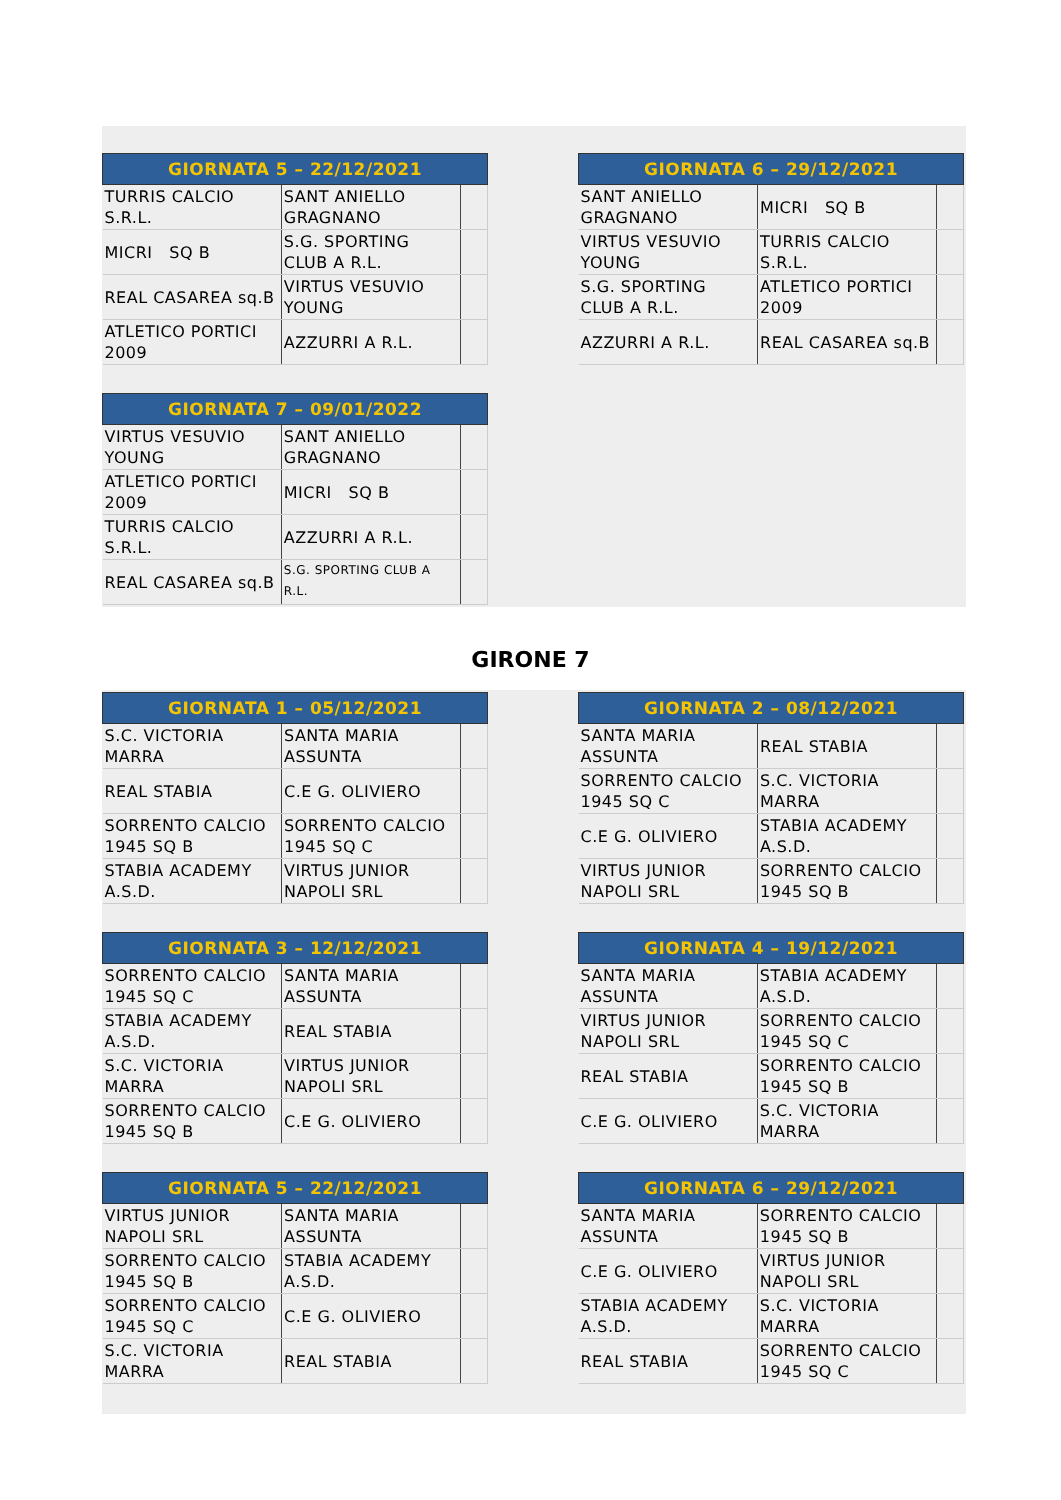| GIORNATA 5 – 22/12/2021 | | |
| --- | --- | --- |
| TURRIS CALCIO S.R.L. | SANT ANIELLO GRAGNANO | |
| MICRI SQ B | S.G. SPORTING CLUB A R.L. | |
| REAL CASAREA sq.B | VIRTUS VESUVIO YOUNG | |
| ATLETICO PORTICI 2009 | AZZURRI A R.L. | |
| GIORNATA 6 – 29/12/2021 | | |
| --- | --- | --- |
| SANT ANIELLO GRAGNANO | MICRI SQ B | |
| VIRTUS VESUVIO YOUNG | TURRIS CALCIO S.R.L. | |
| S.G. SPORTING CLUB A R.L. | ATLETICO PORTICI 2009 | |
| AZZURRI A R.L. | REAL CASAREA sq.B | |
| GIORNATA 7 – 09/01/2022 | | |
| --- | --- | --- |
| VIRTUS VESUVIO YOUNG | SANT ANIELLO GRAGNANO | |
| ATLETICO PORTICI 2009 | MICRI SQ B | |
| TURRIS CALCIO S.R.L. | AZZURRI A R.L. | |
| REAL CASAREA sq.B | S.G. SPORTING CLUB A R.L. | |
GIRONE 7
| GIORNATA 1 – 05/12/2021 | | |
| --- | --- | --- |
| S.C. VICTORIA MARRA | SANTA MARIA ASSUNTA | |
| REAL STABIA | C.E G. OLIVIERO | |
| SORRENTO CALCIO 1945 SQ B | SORRENTO CALCIO 1945 SQ C | |
| STABIA ACADEMY A.S.D. | VIRTUS JUNIOR NAPOLI SRL | |
| GIORNATA 2 – 08/12/2021 | | |
| --- | --- | --- |
| SANTA MARIA ASSUNTA | REAL STABIA | |
| SORRENTO CALCIO 1945 SQ C | S.C. VICTORIA MARRA | |
| C.E G. OLIVIERO | STABIA ACADEMY A.S.D. | |
| VIRTUS JUNIOR NAPOLI SRL | SORRENTO CALCIO 1945 SQ B | |
| GIORNATA 3 – 12/12/2021 | | |
| --- | --- | --- |
| SORRENTO CALCIO 1945 SQ C | SANTA MARIA ASSUNTA | |
| STABIA ACADEMY A.S.D. | REAL STABIA | |
| S.C. VICTORIA MARRA | VIRTUS JUNIOR NAPOLI SRL | |
| SORRENTO CALCIO 1945 SQ B | C.E G. OLIVIERO | |
| GIORNATA 4 – 19/12/2021 | | |
| --- | --- | --- |
| SANTA MARIA ASSUNTA | STABIA ACADEMY A.S.D. | |
| VIRTUS JUNIOR NAPOLI SRL | SORRENTO CALCIO 1945 SQ C | |
| REAL STABIA | SORRENTO CALCIO 1945 SQ B | |
| C.E G. OLIVIERO | S.C. VICTORIA MARRA | |
| GIORNATA 5 – 22/12/2021 | | |
| --- | --- | --- |
| VIRTUS JUNIOR NAPOLI SRL | SANTA MARIA ASSUNTA | |
| SORRENTO CALCIO 1945 SQ B | STABIA ACADEMY A.S.D. | |
| SORRENTO CALCIO 1945 SQ C | C.E G. OLIVIERO | |
| S.C. VICTORIA MARRA | REAL STABIA | |
| GIORNATA 6 – 29/12/2021 | | |
| --- | --- | --- |
| SANTA MARIA ASSUNTA | SORRENTO CALCIO 1945 SQ B | |
| C.E G. OLIVIERO | VIRTUS JUNIOR NAPOLI SRL | |
| STABIA ACADEMY A.S.D. | S.C. VICTORIA MARRA | |
| REAL STABIA | SORRENTO CALCIO 1945 SQ C | |